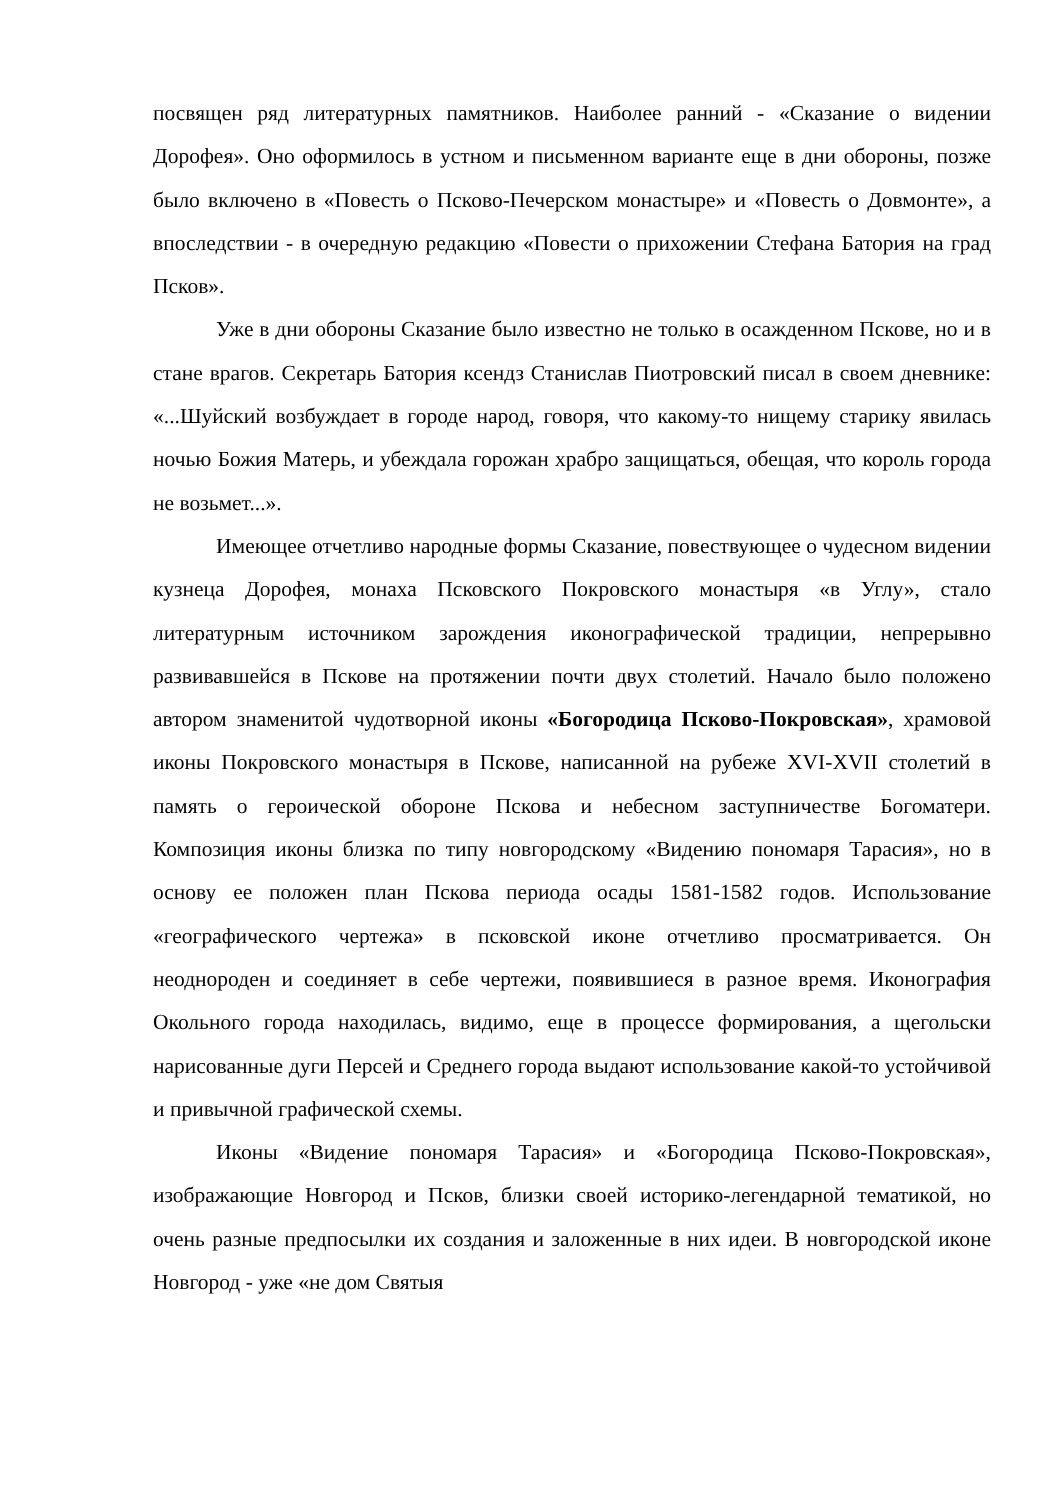посвящен ряд литературных памятников. Наиболее ранний - «Сказание о видении Дорофея». Оно оформилось в устном и письменном варианте еще в дни обороны, позже было включено в «Повесть о Псково-Печерском монастыре» и «Повесть о Довмонте», а впоследствии - в очередную редакцию «Повести о прихожении Стефана Батория на град Псков».
Уже в дни обороны Сказание было известно не только в осажденном Пскове, но и в стане врагов. Секретарь Батория ксендз Станислав Пиотровский писал в своем дневнике: «...Шуйский возбуждает в городе народ, говоря, что какому-то нищему старику явилась ночью Божия Матерь, и убеждала горожан храбро защищаться, обещая, что король города не возьмет...».
Имеющее отчетливо народные формы Сказание, повествующее о чудесном видении кузнеца Дорофея, монаха Псковского Покровского монастыря «в Углу», стало литературным источником зарождения иконографической традиции, непрерывно развивавшейся в Пскове на протяжении почти двух столетий. Начало было положено автором знаменитой чудотворной иконы «Богородица Псково-Покровская», храмовой иконы Покровского монастыря в Пскове, написанной на рубеже XVI-XVII столетий в память о героической обороне Пскова и небесном заступничестве Богоматери. Композиция иконы близка по типу новгородскому «Видению пономаря Тарасия», но в основу ее положен план Пскова периода осады 1581-1582 годов. Использование «географического чертежа» в псковской иконе отчетливо просматривается. Он неоднороден и соединяет в себе чертежи, появившиеся в разное время. Иконография Окольного города находилась, видимо, еще в процессе формирования, а щегольски нарисованные дуги Персей и Среднего города выдают использование какой-то устойчивой и привычной графической схемы.
Иконы «Видение пономаря Тарасия» и «Богородица Псково-Покровская», изображающие Новгород и Псков, близки своей историко-легендарной тематикой, но очень разные предпосылки их создания и заложенные в них идеи. В новгородской иконе Новгород - уже «не дом Святыя